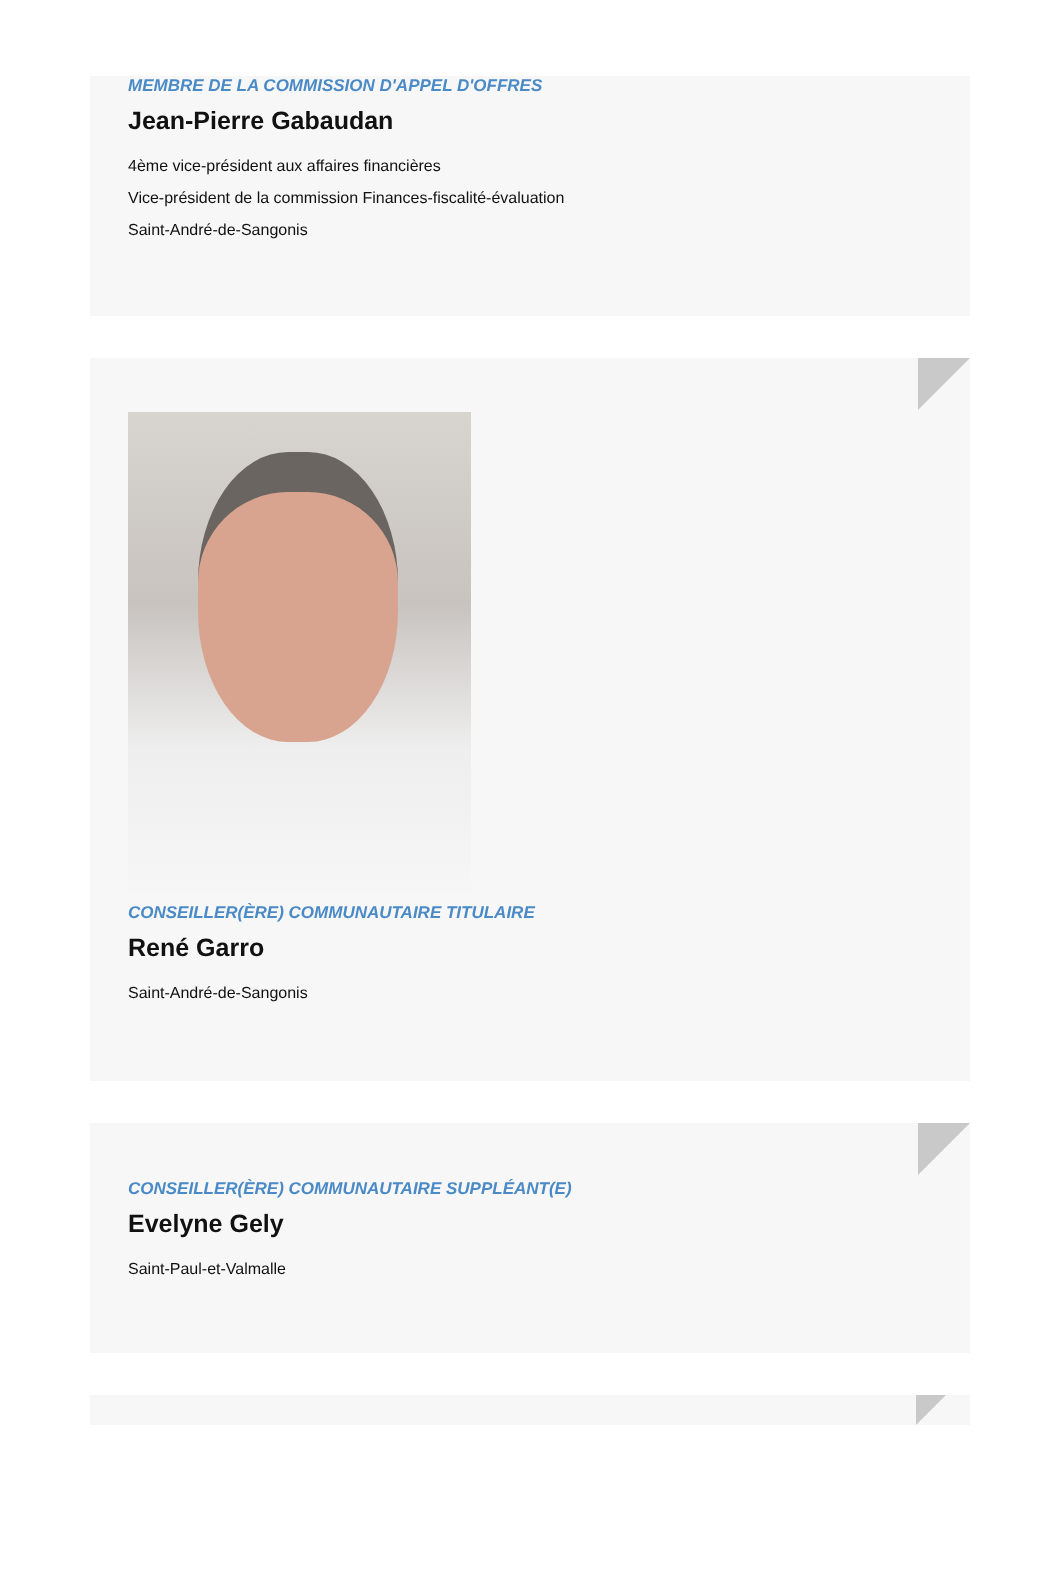MEMBRE DE LA COMMISSION D'APPEL D'OFFRES
Jean-Pierre Gabaudan
4ème vice-président aux affaires financières
Vice-président de la commission Finances-fiscalité-évaluation
Saint-André-de-Sangonis
CONSEILLER(ÈRE) COMMUNAUTAIRE TITULAIRE
René Garro
Saint-André-de-Sangonis
CONSEILLER(ÈRE) COMMUNAUTAIRE SUPPLÉANT(E)
Evelyne Gely
Saint-Paul-et-Valmalle